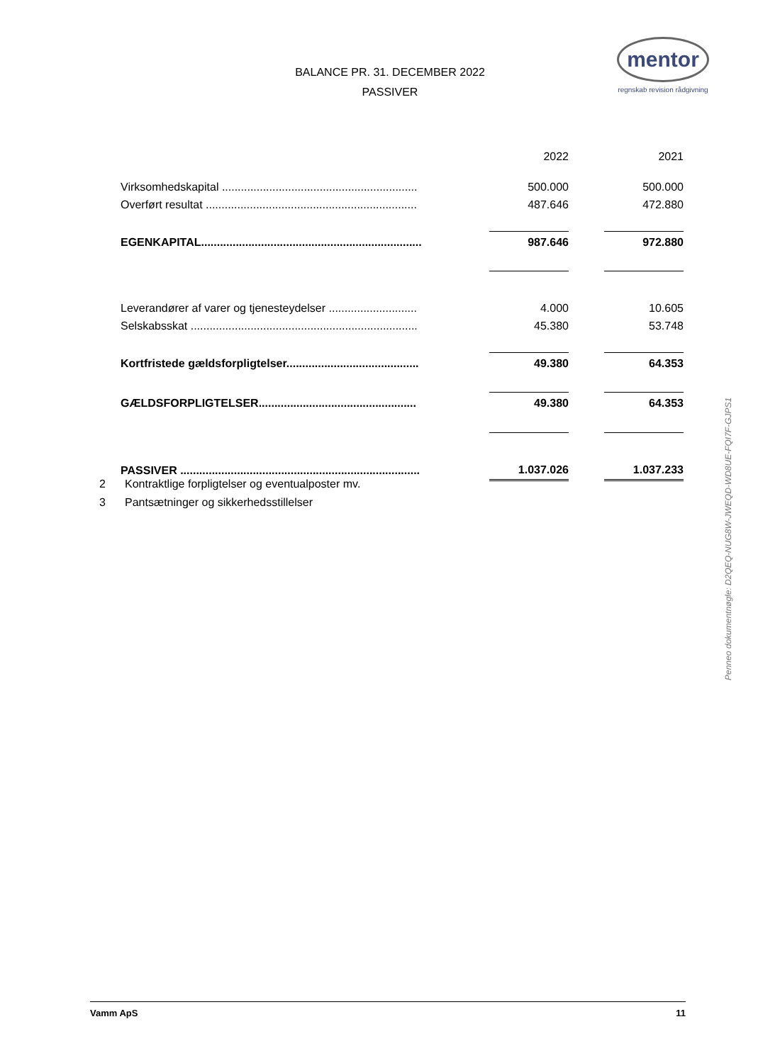BALANCE PR. 31. DECEMBER 2022
PASSIVER
mentor
regnskab revision rådgivning
| | | 2022 | | 2021 |
| Virksomhedskapital .............................................................. | | 500.000 | | 500.000 |
| Overført resultat ................................................................... | | 487.646 | | 472.880 |
| EGENKAPITAL...................................................................... | | 987.646 | | 972.880 |
| Leverandører af varer og tjenesteydelser ............................ | | 4.000 | | 10.605 |
| Selskabsskat ........................................................................ | | 45.380 | | 53.748 |
| Kortfristede gældsforpligtelser.......................................... | | 49.380 | | 64.353 |
| GÆLDSFORPLIGTELSER.................................................. | | 49.380 | | 64.353 |
| PASSIVER ............................................................................ | | 1.037.026 | | 1.037.233 |
2 Kontraktlige forpligtelser og eventualposter mv.
3 Pantsætninger og sikkerhedsstillelser
Penneo dokumentnøgle: D2QEQ-NUG8W-JWEQD-WD8UE-FQI7F-GJPS1
Vamm ApS 11